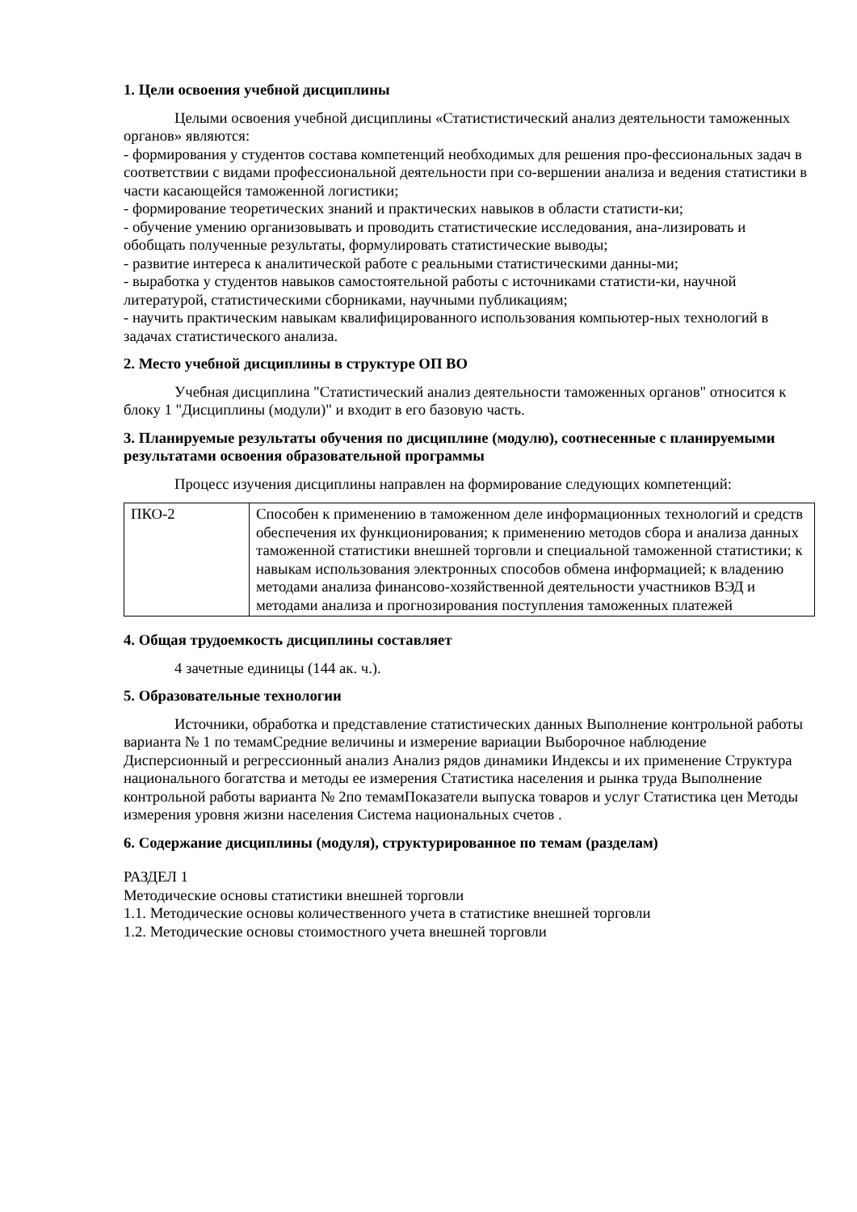1. Цели освоения учебной дисциплины
Целыми освоения учебной дисциплины «Статистистический анализ деятельности таможенных органов» являются:
- формирования у студентов состава компетенций необходимых для решения про-фессиональных задач в соответствии с видами профессиональной деятельности при со-вершении анализа и ведения статистики в части касающейся таможенной логистики;
- формирование теоретических знаний и практических навыков в области статисти-ки;
- обучение умению организовывать и проводить статистические исследования, ана-лизировать и обобщать полученные результаты, формулировать статистические выводы;
- развитие интереса к аналитической работе с реальными статистическими данны-ми;
- выработка у студентов навыков самостоятельной работы с источниками статисти-ки, научной литературой, статистическими сборниками, научными публикациям;
- научить практическим навыкам квалифицированного использования компьютер-ных технологий в задачах статистического анализа.
2. Место учебной дисциплины в структуре ОП ВО
Учебная дисциплина "Статистический анализ деятельности таможенных органов" относится к блоку 1 "Дисциплины (модули)" и входит в его базовую часть.
3. Планируемые результаты обучения по дисциплине (модулю), соотнесенные с планируемыми результатами освоения образовательной программы
Процесс изучения дисциплины направлен на формирование следующих компетенций:
| ПКО-2 | Способен к применению в таможенном деле информационных технологий и средств обеспечения их функционирования; к применению методов сбора и анализа данных таможенной статистики внешней торговли и специальной таможенной статистики; к навыкам использования электронных способов обмена информацией; к владению методами анализа финансово-хозяйственной деятельности участников ВЭД и методами анализа и прогнозирования поступления таможенных платежей |
4. Общая трудоемкость дисциплины составляет
4 зачетные единицы (144 ак. ч.).
5. Образовательные технологии
Источники, обработка и представление статистических данных Выполнение контрольной работы варианта № 1 по темамСредние величины и измерение вариации Выборочное наблюдение Дисперсионный и регрессионный анализ Анализ рядов динамики Индексы и их применение Структура национального богатства и методы ее измерения Статистика населения и рынка труда Выполнение контрольной работы варианта № 2по темамПоказатели выпуска товаров и услуг Статистика цен Методы измерения уровня жизни населения Система национальных счетов .
6. Содержание дисциплины (модуля), структурированное по темам (разделам)
РАЗДЕЛ 1
Методические основы статистики внешней торговли
1.1. Методические основы количественного учета в статистике внешней торговли
1.2. Методические основы стоимостного учета внешней торговли